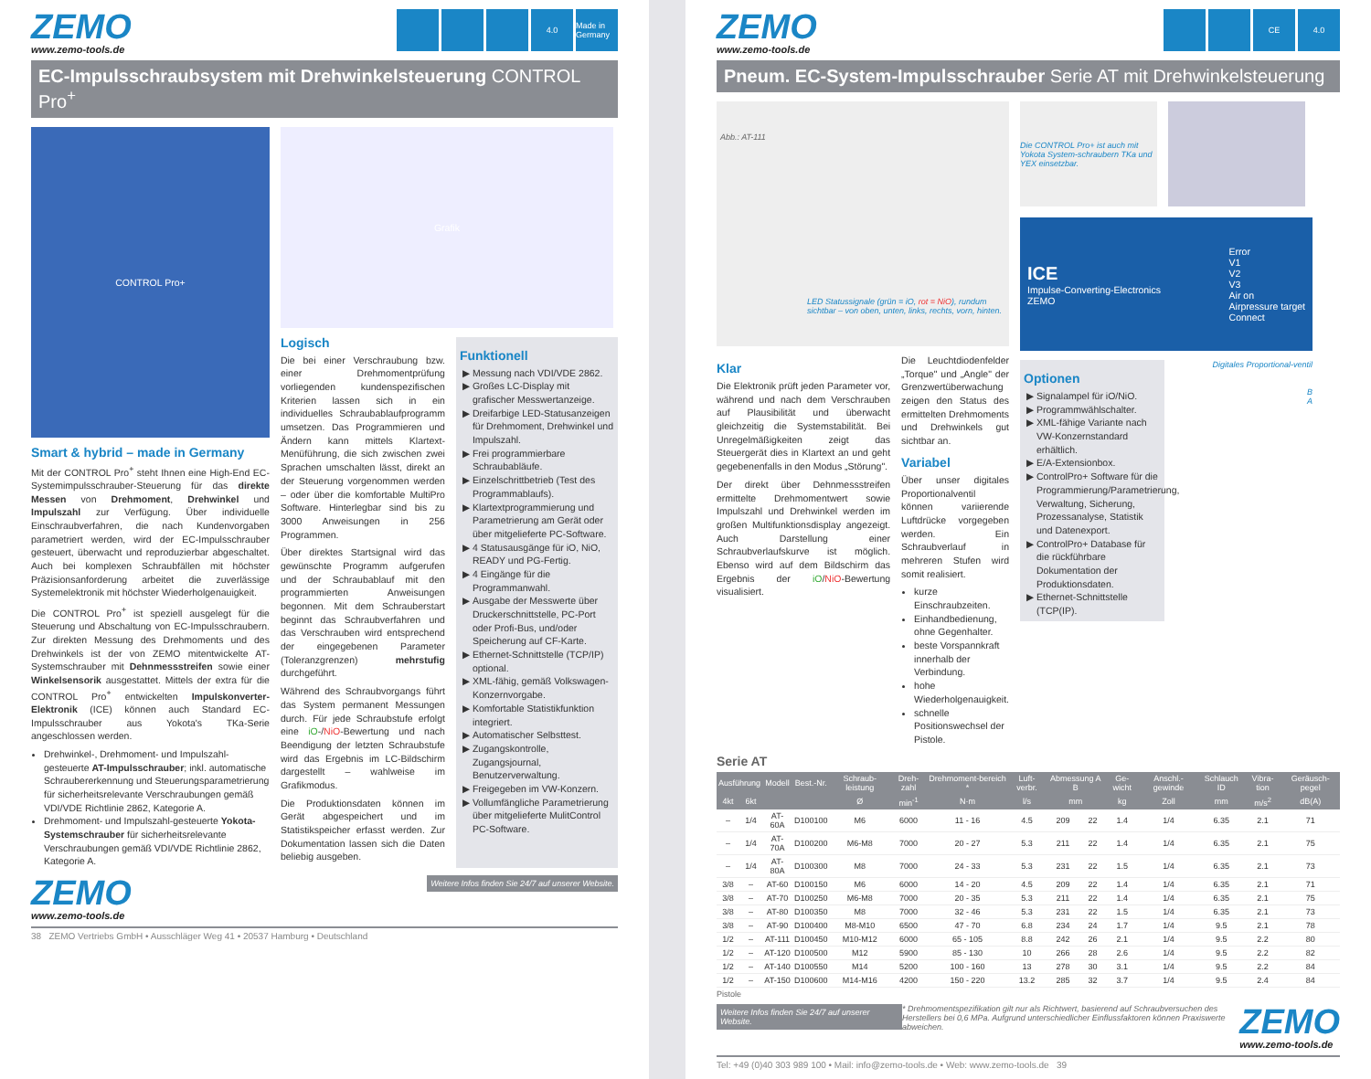ZEMO
www.zemo-tools.de
4.0 Made in Germany
EC-Impulsschraubsystem mit Drehwinkelsteuerung CONTROL Pro<sup>+</sup>
CONTROL Pro+
Smart & hybrid – made in Germany
Mit der CONTROL Pro<sup>+</sup> steht Ihnen eine High-End EC-Systemimpulsschrauber-Steuerung für das direkte Messen von Drehmoment, Drehwinkel und Impulszahl zur Verfügung. Über individuelle Einschraubverfahren, die nach Kundenvorgaben parametriert werden, wird der EC-Impulsschrauber gesteuert, überwacht und reproduzierbar abgeschaltet. Auch bei komplexen Schraubfällen mit höchster Präzisionsanforderung arbeitet die zuverlässige Systemelektronik mit höchster Wiederholgenauigkeit.
Die CONTROL Pro<sup>+</sup> ist speziell ausgelegt für die Steuerung und Abschaltung von EC-Impulsschraubern. Zur direkten Messung des Drehmoments und des Drehwinkels ist der von ZEMO mitentwickelte AT-Systemschrauber mit Dehnmessstreifen sowie einer Winkelsensorik ausgestattet. Mittels der extra für die CONTROL Pro<sup>+</sup> entwickelten Impulskonverter-Elektronik (ICE) können auch Standard EC-Impulsschrauber aus Yokota's TKa-Serie angeschlossen werden.
Drehwinkel-, Drehmoment- und Impulszahl-gesteuerte AT-Impulsschrauber; inkl. automatische Schraubererkennung und Steuerungsparametrierung für sicherheitsrelevante Verschraubungen gemäß VDI/VDE Richtlinie 2862, Kategorie A.
Drehmoment- und Impulszahl-gesteuerte Yokota-Systemschrauber für sicherheitsrelevante Verschraubungen gemäß VDI/VDE Richtlinie 2862, Kategorie A.
Grafik
Logisch
Die bei einer Verschraubung bzw. einer Drehmomentprüfung vorliegenden kundenspezifischen Kriterien lassen sich in ein individuelles Schraubablaufprogramm umsetzen. Das Programmieren und Ändern kann mittels Klartext-Menüführung, die sich zwischen zwei Sprachen umschalten lässt, direkt an der Steuerung vorgenommen werden – oder über die komfortable MultiPro Software. Hinterlegbar sind bis zu 3000 Anweisungen in 256 Programmen.
Über direktes Startsignal wird das gewünschte Programm aufgerufen und der Schraubablauf mit den programmierten Anweisungen begonnen. Mit dem Schrauberstart beginnt das Schraubverfahren und das Verschrauben wird entsprechend der eingegebenen Parameter (Toleranzgrenzen) mehrstufig durchgeführt.
Während des Schraubvorgangs führt das System permanent Messungen durch. Für jede Schraubstufe erfolgt eine iO-/NiO-Bewertung und nach Beendigung der letzten Schraubstufe wird das Ergebnis im LC-Bildschirm dargestellt – wahlweise im Grafikmodus.
Die Produktionsdaten können im Gerät abgespeichert und im Statistikspeicher erfasst werden. Zur Dokumentation lassen sich die Daten beliebig ausgeben.
Funktionell
Messung nach VDI/VDE 2862.
Großes LC-Display mit grafischer Messwertanzeige.
Dreifarbige LED-Statusanzeigen für Drehmoment, Drehwinkel und Impulszahl.
Frei programmierbare Schraubabläufe.
Einzelschrittbetrieb (Test des Programmablaufs).
Klartextprogrammierung und Parametrierung am Gerät oder über mitgelieferte PC-Software.
4 Statusausgänge für iO, NiO, READY und PG-Fertig.
4 Eingänge für die Programmanwahl.
Ausgabe der Messwerte über Druckerschnittstelle, PC-Port oder Profi-Bus, und/oder Speicherung auf CF-Karte.
Ethernet-Schnittstelle (TCP/IP) optional.
XML-fähig, gemäß Volkswagen-Konzernvorgabe.
Komfortable Statistikfunktion integriert.
Automatischer Selbsttest.
Zugangskontrolle, Zugangsjournal, Benutzerverwaltung.
Freigegeben im VW-Konzern.
Vollumfängliche Parametrierung über mitgelieferte MulitControl PC-Software.
ZEMO
www.zemo-tools.de
Weitere Infos finden Sie 24/7 auf unserer Website.
38 ZEMO Vertriebs GmbH • Ausschläger Weg 41 • 20537 Hamburg • Deutschland
ZEMO
www.zemo-tools.de
CE 4.0
Pneum. EC-System-Impulsschrauber Serie AT mit Drehwinkelsteuerung
Abb.: AT-111
LED Statussignale (grün = iO, rot = NiO), rundum sichtbar – von oben, unten, links, rechts, vorn, hinten.
Klar
Die Elektronik prüft jeden Parameter vor, während und nach dem Verschrauben auf Plausibilität und überwacht gleichzeitig die Systemstabilität. Bei Unregelmäßigkeiten zeigt das Steuergerät dies in Klartext an und geht gegebenenfalls in den Modus „Störung".
Der direkt über Dehnmessstreifen ermittelte Drehmomentwert sowie Impulszahl und Drehwinkel werden im großen Multifunktionsdisplay angezeigt. Auch Darstellung einer Schraubverlaufskurve ist möglich. Ebenso wird auf dem Bildschirm das Ergebnis der iO/NiO-Bewertung visualisiert.
Die Leuchtdiodenfelder „Torque" und „Angle" der Grenzwertüberwachung zeigen den Status des ermittelten Drehmoments und Drehwinkels gut sichtbar an.
Variabel
Über unser digitales Proportionalventil können variierende Luftdrücke vorgegeben werden. Ein Schraubverlauf in mehreren Stufen wird somit realisiert.
kurze Einschraubzeiten.
Einhandbedienung, ohne Gegenhalter.
beste Vorspannkraft innerhalb der Verbindung.
hohe Wiederholgenauigkeit.
schnelle Positionswechsel der Pistole.
Die CONTROL Pro+ ist auch mit Yokota System-schraubern TKa und YEX einsetzbar.
ICE
Impulse-Converting-Electronics
ZEMO Error
V1
V2
V3
Air on
Airpressure target
Connect
Optionen
Signalampel für iO/NiO.
Programmwählschalter.
XML-fähige Variante nach VW-Konzernstandard erhältlich.
E/A-Extensionbox.
ControlPro+ Software für die Programmierung/Parametrierung, Verwaltung, Sicherung, Prozessanalyse, Statistik und Datenexport.
ControlPro+ Database für die rückführbare Dokumentation der Produktionsdaten.
Ethernet-Schnittstelle (TCP(IP).
Digitales Proportional-ventil
B
A
Serie AT
| Ausführung | | Modell | Best.-Nr. | Schraub-leistung | Dreh-zahl | Drehmoment-bereich * | Luft-verbr. | Abmessung A B | | Ge-wicht | Anschl.-gewinde | Schlauch ID | Vibra-tion | Geräusch-pegel |
| --- | --- | --- | --- | --- | --- | --- | --- | --- | --- | --- | --- | --- | --- | --- |
| 4kt | 6kt | | | Ø | min<sup>-1</sup> | N·m | l/s | mm | | kg | Zoll | mm | m/s<sup>2</sup> | dB(A) |
| – | 1/4 | AT-60A | D100100 | M6 | 6000 | 11 - 16 | 4.5 | 209 | 22 | 1.4 | 1/4 | 6.35 | 2.1 | 71 |
| – | 1/4 | AT-70A | D100200 | M6-M8 | 7000 | 20 - 27 | 5.3 | 211 | 22 | 1.4 | 1/4 | 6.35 | 2.1 | 75 |
| – | 1/4 | AT-80A | D100300 | M8 | 7000 | 24 - 33 | 5.3 | 231 | 22 | 1.5 | 1/4 | 6.35 | 2.1 | 73 |
| 3/8 | – | AT-60 | D100150 | M6 | 6000 | 14 - 20 | 4.5 | 209 | 22 | 1.4 | 1/4 | 6.35 | 2.1 | 71 |
| 3/8 | – | AT-70 | D100250 | M6-M8 | 7000 | 20 - 35 | 5.3 | 211 | 22 | 1.4 | 1/4 | 6.35 | 2.1 | 75 |
| 3/8 | – | AT-80 | D100350 | M8 | 7000 | 32 - 46 | 5.3 | 231 | 22 | 1.5 | 1/4 | 6.35 | 2.1 | 73 |
| 3/8 | – | AT-90 | D100400 | M8-M10 | 6500 | 47 - 70 | 6.8 | 234 | 24 | 1.7 | 1/4 | 9.5 | 2.1 | 78 |
| 1/2 | – | AT-111 | D100450 | M10-M12 | 6000 | 65 - 105 | 8.8 | 242 | 26 | 2.1 | 1/4 | 9.5 | 2.2 | 80 |
| 1/2 | – | AT-120 | D100500 | M12 | 5900 | 85 - 130 | 10 | 266 | 28 | 2.6 | 1/4 | 9.5 | 2.2 | 82 |
| 1/2 | – | AT-140 | D100550 | M14 | 5200 | 100 - 160 | 13 | 278 | 30 | 3.1 | 1/4 | 9.5 | 2.2 | 84 |
| 1/2 | – | AT-150 | D100600 | M14-M16 | 4200 | 150 - 220 | 13.2 | 285 | 32 | 3.7 | 1/4 | 9.5 | 2.4 | 84 |
Pistole
Weitere Infos finden Sie 24/7 auf unserer Website.
* Drehmomentspezifikation gilt nur als Richtwert, basierend auf Schraubversuchen des Herstellers bei 0,6 MPa. Aufgrund unterschiedlicher Einflussfaktoren können Praxiswerte abweichen.
ZEMO
www.zemo-tools.de
Tel: +49 (0)40 303 989 100 • Mail: info@zemo-tools.de • Web: www.zemo-tools.de 39